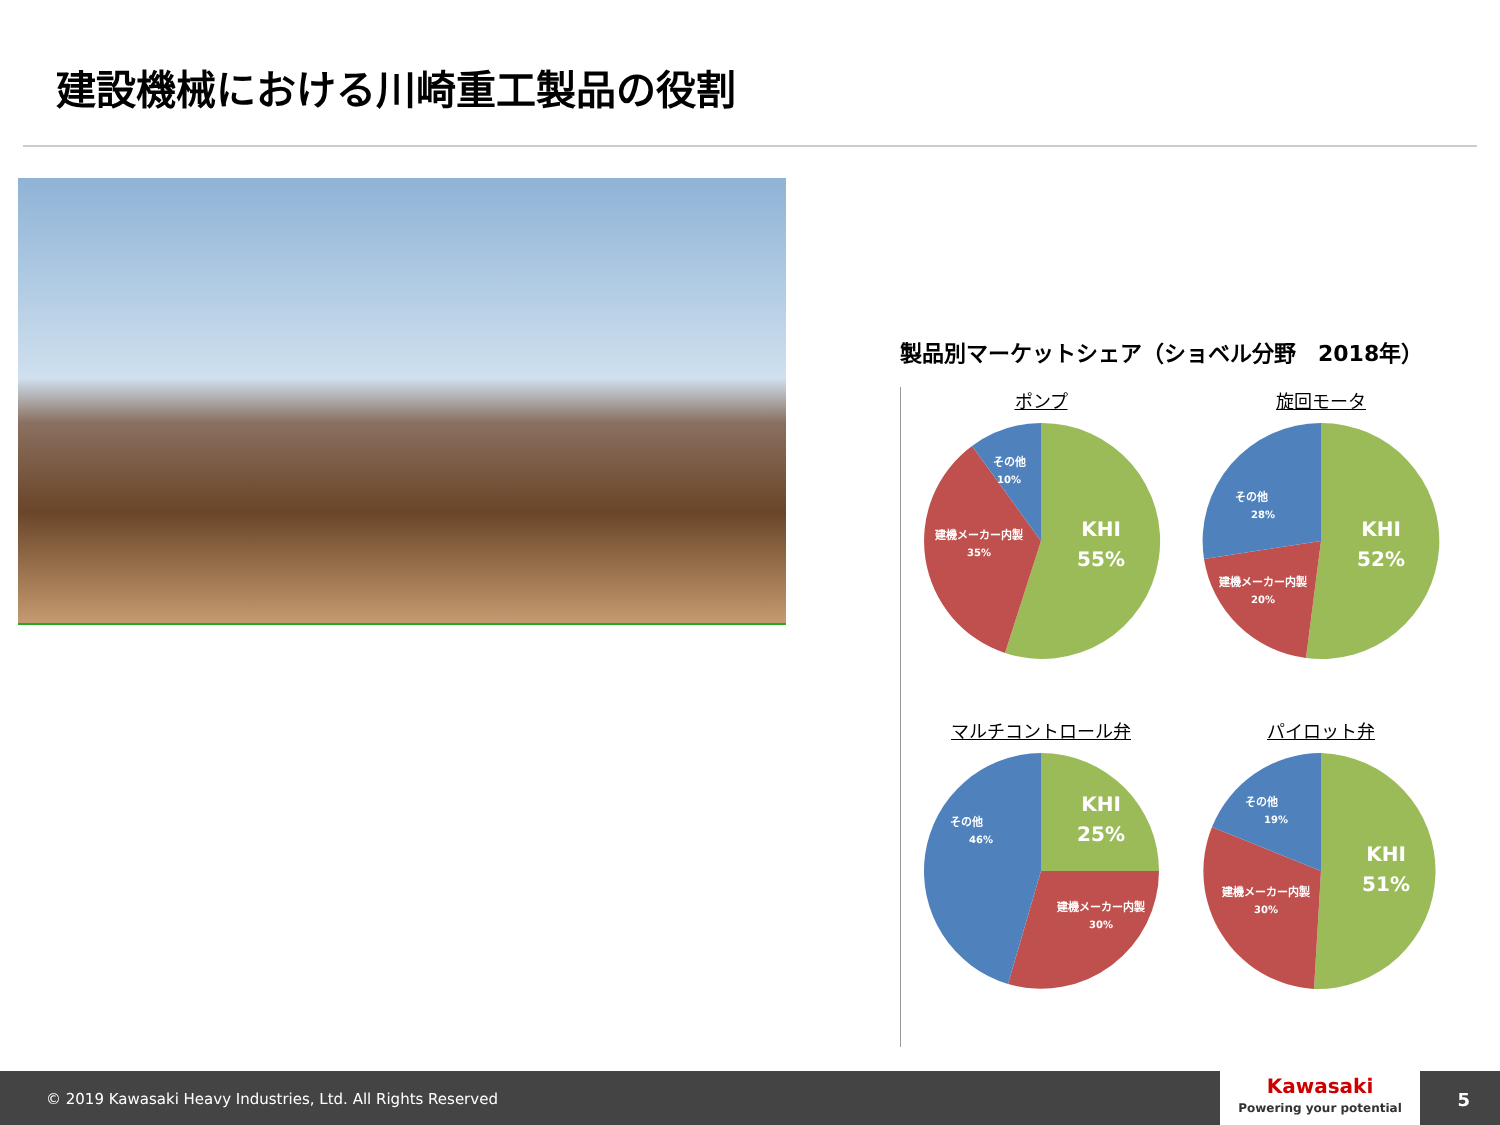建設機械における川崎重工製品の役割
製品別マーケットシェア（ショベル分野　2018年）
ポンプ
KHI
55%
建機メーカー内製
35%
その他
10%
旋回モータ
KHI
52%
建機メーカー内製
20%
その他
28%
マルチコントロール弁
KHI
25%
建機メーカー内製
30%
その他
46%
パイロット弁
KHI
51%
建機メーカー内製
30%
その他
19%
© 2019 Kawasaki Heavy Industries, Ltd. All Rights Reserved
Kawasaki
Powering your potential
5